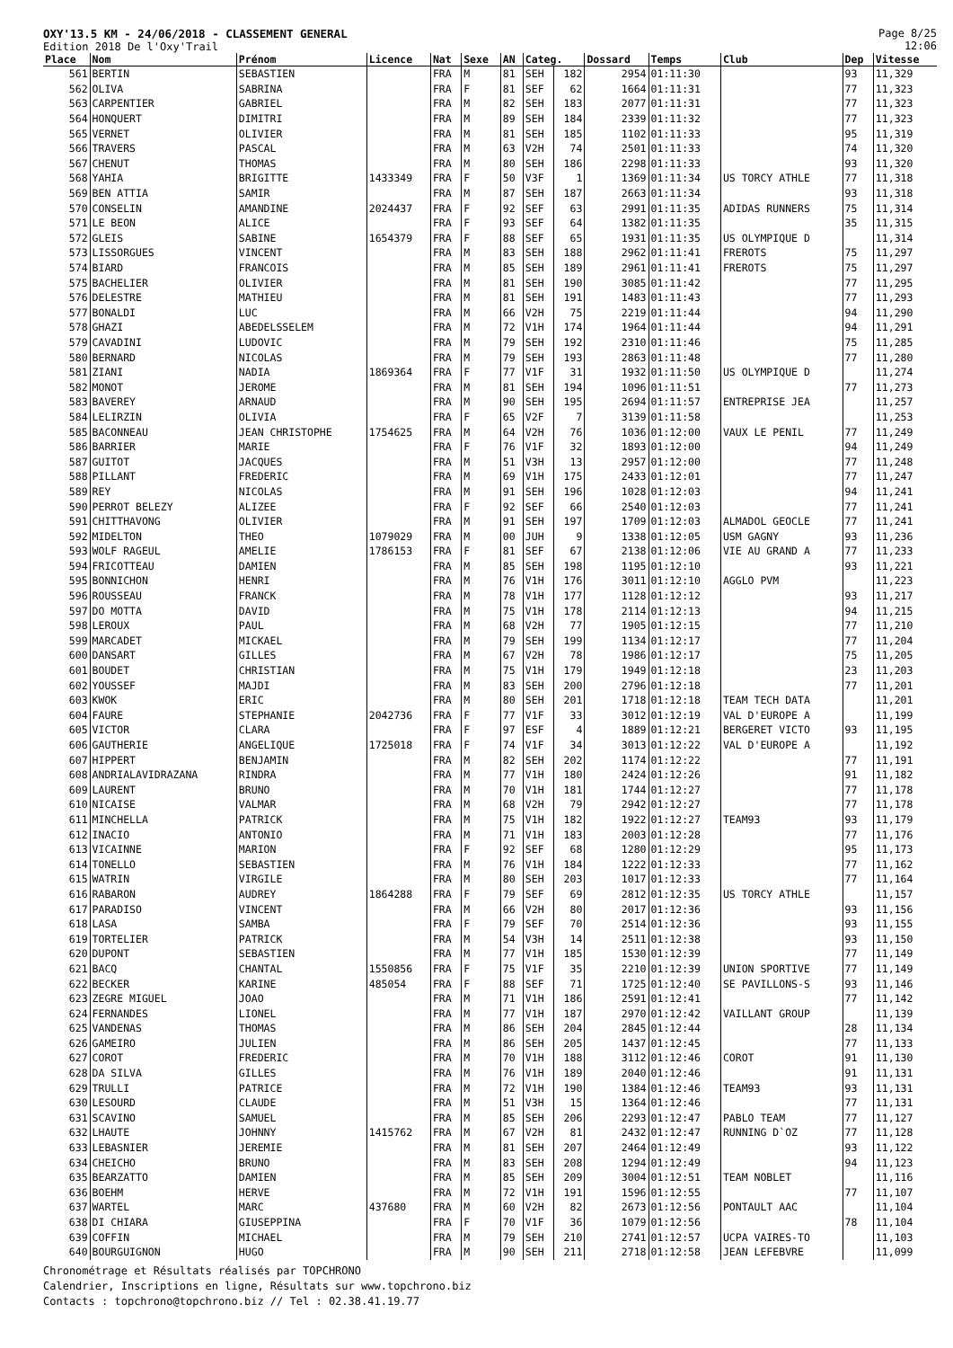OXY'13.5 KM - 24/06/2018 - CLASSEMENT GENERAL
Edition 2018 De l'Oxy'Trail
Page 8/25
12:06
| Place | Nom | Prénom | Licence | Nat | Sexe | AN | Categ. | | Dossard | Temps | Club | Dep | Vitesse |
| --- | --- | --- | --- | --- | --- | --- | --- | --- | --- | --- | --- | --- | --- |
| 561 | BERTIN | SEBASTIEN | | FRA | M | 81 | SEH | 182 | 2954 | 01:11:30 | | 93 | 11,329 |
| 562 | OLIVA | SABRINA | | FRA | F | 81 | SEF | 62 | 1664 | 01:11:31 | | 77 | 11,323 |
| 563 | CARPENTIER | GABRIEL | | FRA | M | 82 | SEH | 183 | 2077 | 01:11:31 | | 77 | 11,323 |
| 564 | HONQUERT | DIMITRI | | FRA | M | 89 | SEH | 184 | 2339 | 01:11:32 | | 77 | 11,323 |
| 565 | VERNET | OLIVIER | | FRA | M | 81 | SEH | 185 | 1102 | 01:11:33 | | 95 | 11,319 |
| 566 | TRAVERS | PASCAL | | FRA | M | 63 | V2H | 74 | 2501 | 01:11:33 | | 74 | 11,320 |
| 567 | CHENUT | THOMAS | | FRA | M | 80 | SEH | 186 | 2298 | 01:11:33 | | 93 | 11,320 |
| 568 | YAHIA | BRIGITTE | 1433349 | FRA | F | 50 | V3F | 1 | 1369 | 01:11:34 | US TORCY ATHLE | 77 | 11,318 |
| 569 | BEN ATTIA | SAMIR | | FRA | M | 87 | SEH | 187 | 2663 | 01:11:34 | | 93 | 11,318 |
| 570 | CONSELIN | AMANDINE | 2024437 | FRA | F | 92 | SEF | 63 | 2991 | 01:11:35 | ADIDAS RUNNERS | 75 | 11,314 |
| 571 | LE BEON | ALICE | | FRA | F | 93 | SEF | 64 | 1382 | 01:11:35 | | 35 | 11,315 |
| 572 | GLEIS | SABINE | 1654379 | FRA | F | 88 | SEF | 65 | 1931 | 01:11:35 | US OLYMPIQUE D | | 11,314 |
| 573 | LISSORGUES | VINCENT | | FRA | M | 83 | SEH | 188 | 2962 | 01:11:41 | FREROTS | 75 | 11,297 |
| 574 | BIARD | FRANCOIS | | FRA | M | 85 | SEH | 189 | 2961 | 01:11:41 | FREROTS | 75 | 11,297 |
| 575 | BACHELIER | OLIVIER | | FRA | M | 81 | SEH | 190 | 3085 | 01:11:42 | | 77 | 11,295 |
| 576 | DELESTRE | MATHIEU | | FRA | M | 81 | SEH | 191 | 1483 | 01:11:43 | | 77 | 11,293 |
| 577 | BONALDI | LUC | | FRA | M | 66 | V2H | 75 | 2219 | 01:11:44 | | 94 | 11,290 |
| 578 | GHAZI | ABEDELSSELEM | | FRA | M | 72 | V1H | 174 | 1964 | 01:11:44 | | 94 | 11,291 |
| 579 | CAVADINI | LUDOVIC | | FRA | M | 79 | SEH | 192 | 2310 | 01:11:46 | | 75 | 11,285 |
| 580 | BERNARD | NICOLAS | | FRA | M | 79 | SEH | 193 | 2863 | 01:11:48 | | 77 | 11,280 |
| 581 | ZIANI | NADIA | 1869364 | FRA | F | 77 | V1F | 31 | 1932 | 01:11:50 | US OLYMPIQUE D | | 11,274 |
| 582 | MONOT | JEROME | | FRA | M | 81 | SEH | 194 | 1096 | 01:11:51 | | 77 | 11,273 |
| 583 | BAVEREY | ARNAUD | | FRA | M | 90 | SEH | 195 | 2694 | 01:11:57 | ENTREPRISE JEA | | 11,257 |
| 584 | LELIRZIN | OLIVIA | | FRA | F | 65 | V2F | 7 | 3139 | 01:11:58 | | | 11,253 |
| 585 | BACONNEAU | JEAN CHRISTOPHE | 1754625 | FRA | M | 64 | V2H | 76 | 1036 | 01:12:00 | VAUX LE PENIL | 77 | 11,249 |
| 586 | BARRIER | MARIE | | FRA | F | 76 | V1F | 32 | 1893 | 01:12:00 | | 94 | 11,249 |
| 587 | GUITOT | JACQUES | | FRA | M | 51 | V3H | 13 | 2957 | 01:12:00 | | 77 | 11,248 |
| 588 | PILLANT | FREDERIC | | FRA | M | 69 | V1H | 175 | 2433 | 01:12:01 | | 77 | 11,247 |
| 589 | REY | NICOLAS | | FRA | M | 91 | SEH | 196 | 1028 | 01:12:03 | | 94 | 11,241 |
| 590 | PERROT BELEZY | ALIZEE | | FRA | F | 92 | SEF | 66 | 2540 | 01:12:03 | | 77 | 11,241 |
| 591 | CHITTHAVONG | OLIVIER | | FRA | M | 91 | SEH | 197 | 1709 | 01:12:03 | ALMADOL GEOCLE | 77 | 11,241 |
| 592 | MIDELTON | THEO | 1079029 | FRA | M | 00 | JUH | 9 | 1338 | 01:12:05 | USM GAGNY | 93 | 11,236 |
| 593 | WOLF RAGEUL | AMELIE | 1786153 | FRA | F | 81 | SEF | 67 | 2138 | 01:12:06 | VIE AU GRAND A | 77 | 11,233 |
| 594 | FRICOTTEAU | DAMIEN | | FRA | M | 85 | SEH | 198 | 1195 | 01:12:10 | | 93 | 11,221 |
| 595 | BONNICHON | HENRI | | FRA | M | 76 | V1H | 176 | 3011 | 01:12:10 | AGGLO PVM | | 11,223 |
| 596 | ROUSSEAU | FRANCK | | FRA | M | 78 | V1H | 177 | 1128 | 01:12:12 | | 93 | 11,217 |
| 597 | DO MOTTA | DAVID | | FRA | M | 75 | V1H | 178 | 2114 | 01:12:13 | | 94 | 11,215 |
| 598 | LEROUX | PAUL | | FRA | M | 68 | V2H | 77 | 1905 | 01:12:15 | | 77 | 11,210 |
| 599 | MARCADET | MICKAEL | | FRA | M | 79 | SEH | 199 | 1134 | 01:12:17 | | 77 | 11,204 |
| 600 | DANSART | GILLES | | FRA | M | 67 | V2H | 78 | 1986 | 01:12:17 | | 75 | 11,205 |
| 601 | BOUDET | CHRISTIAN | | FRA | M | 75 | V1H | 179 | 1949 | 01:12:18 | | 23 | 11,203 |
| 602 | YOUSSEF | MAJDI | | FRA | M | 83 | SEH | 200 | 2796 | 01:12:18 | | 77 | 11,201 |
| 603 | KWOK | ERIC | | FRA | M | 80 | SEH | 201 | 1718 | 01:12:18 | TEAM TECH DATA | | 11,201 |
| 604 | FAURE | STEPHANIE | 2042736 | FRA | F | 77 | V1F | 33 | 3012 | 01:12:19 | VAL D'EUROPE A | | 11,199 |
| 605 | VICTOR | CLARA | | FRA | F | 97 | ESF | 4 | 1889 | 01:12:21 | BERGERET VICTO | 93 | 11,195 |
| 606 | GAUTHERIE | ANGELIQUE | 1725018 | FRA | F | 74 | V1F | 34 | 3013 | 01:12:22 | VAL D'EUROPE A | | 11,192 |
| 607 | HIPPERT | BENJAMIN | | FRA | M | 82 | SEH | 202 | 1174 | 01:12:22 | | 77 | 11,191 |
| 608 | ANDRIALAVIDRAZANA | RINDRA | | FRA | M | 77 | V1H | 180 | 2424 | 01:12:26 | | 91 | 11,182 |
| 609 | LAURENT | BRUNO | | FRA | M | 70 | V1H | 181 | 1744 | 01:12:27 | | 77 | 11,178 |
| 610 | NICAISE | VALMAR | | FRA | M | 68 | V2H | 79 | 2942 | 01:12:27 | | 77 | 11,178 |
| 611 | MINCHELLA | PATRICK | | FRA | M | 75 | V1H | 182 | 1922 | 01:12:27 | TEAM93 | 93 | 11,179 |
| 612 | INACIO | ANTONIO | | FRA | M | 71 | V1H | 183 | 2003 | 01:12:28 | | 77 | 11,176 |
| 613 | VICAINNE | MARION | | FRA | F | 92 | SEF | 68 | 1280 | 01:12:29 | | 95 | 11,173 |
| 614 | TONELLO | SEBASTIEN | | FRA | M | 76 | V1H | 184 | 1222 | 01:12:33 | | 77 | 11,162 |
| 615 | WATRIN | VIRGILE | | FRA | M | 80 | SEH | 203 | 1017 | 01:12:33 | | 77 | 11,164 |
| 616 | RABARON | AUDREY | 1864288 | FRA | F | 79 | SEF | 69 | 2812 | 01:12:35 | US TORCY ATHLE | | 11,157 |
| 617 | PARADISO | VINCENT | | FRA | M | 66 | V2H | 80 | 2017 | 01:12:36 | | 93 | 11,156 |
| 618 | LASA | SAMBA | | FRA | F | 79 | SEF | 70 | 2514 | 01:12:36 | | 93 | 11,155 |
| 619 | TORTELIER | PATRICK | | FRA | M | 54 | V3H | 14 | 2511 | 01:12:38 | | 93 | 11,150 |
| 620 | DUPONT | SEBASTIEN | | FRA | M | 77 | V1H | 185 | 1530 | 01:12:39 | | 77 | 11,149 |
| 621 | BACQ | CHANTAL | 1550856 | FRA | F | 75 | V1F | 35 | 2210 | 01:12:39 | UNION SPORTIVE | 77 | 11,149 |
| 622 | BECKER | KARINE | 485054 | FRA | F | 88 | SEF | 71 | 1725 | 01:12:40 | SE PAVILLONS-S | 93 | 11,146 |
| 623 | ZEGRE MIGUEL | JOAO | | FRA | M | 71 | V1H | 186 | 2591 | 01:12:41 | | 77 | 11,142 |
| 624 | FERNANDES | LIONEL | | FRA | M | 77 | V1H | 187 | 2970 | 01:12:42 | VAILLANT GROUP | | 11,139 |
| 625 | VANDENAS | THOMAS | | FRA | M | 86 | SEH | 204 | 2845 | 01:12:44 | | 28 | 11,134 |
| 626 | GAMEIRO | JULIEN | | FRA | M | 86 | SEH | 205 | 1437 | 01:12:45 | | 77 | 11,133 |
| 627 | COROT | FREDERIC | | FRA | M | 70 | V1H | 188 | 3112 | 01:12:46 | COROT | 91 | 11,130 |
| 628 | DA SILVA | GILLES | | FRA | M | 76 | V1H | 189 | 2040 | 01:12:46 | | 91 | 11,131 |
| 629 | TRULLI | PATRICE | | FRA | M | 72 | V1H | 190 | 1384 | 01:12:46 | TEAM93 | 93 | 11,131 |
| 630 | LESOURD | CLAUDE | | FRA | M | 51 | V3H | 15 | 1364 | 01:12:46 | | 77 | 11,131 |
| 631 | SCAVINO | SAMUEL | | FRA | M | 85 | SEH | 206 | 2293 | 01:12:47 | PABLO TEAM | 77 | 11,127 |
| 632 | LHAUTE | JOHNNY | 1415762 | FRA | M | 67 | V2H | 81 | 2432 | 01:12:47 | RUNNING D`OZ | 77 | 11,128 |
| 633 | LEBASNIER | JEREMIE | | FRA | M | 81 | SEH | 207 | 2464 | 01:12:49 | | 93 | 11,122 |
| 634 | CHEICHO | BRUNO | | FRA | M | 83 | SEH | 208 | 1294 | 01:12:49 | | 94 | 11,123 |
| 635 | BEARZATTO | DAMIEN | | FRA | M | 85 | SEH | 209 | 3004 | 01:12:51 | TEAM NOBLET | | 11,116 |
| 636 | BOEHM | HERVE | | FRA | M | 72 | V1H | 191 | 1596 | 01:12:55 | | 77 | 11,107 |
| 637 | WARTEL | MARC | 437680 | FRA | M | 60 | V2H | 82 | 2673 | 01:12:56 | PONTAULT AAC | | 11,104 |
| 638 | DI CHIARA | GIUSEPPINA | | FRA | F | 70 | V1F | 36 | 1079 | 01:12:56 | | 78 | 11,104 |
| 639 | COFFIN | MICHAEL | | FRA | M | 79 | SEH | 210 | 2741 | 01:12:57 | UCPA VAIRES-TO | | 11,103 |
| 640 | BOURGUIGNON | HUGO | | FRA | M | 90 | SEH | 211 | 2718 | 01:12:58 | JEAN LEFEBVRE | | 11,099 |
Chronométrage et Résultats réalisés par TOPCHRONO
Calendrier, Inscriptions en ligne, Résultats sur www.topchrono.biz
Contacts : topchrono@topchrono.biz // Tel : 02.38.41.19.77